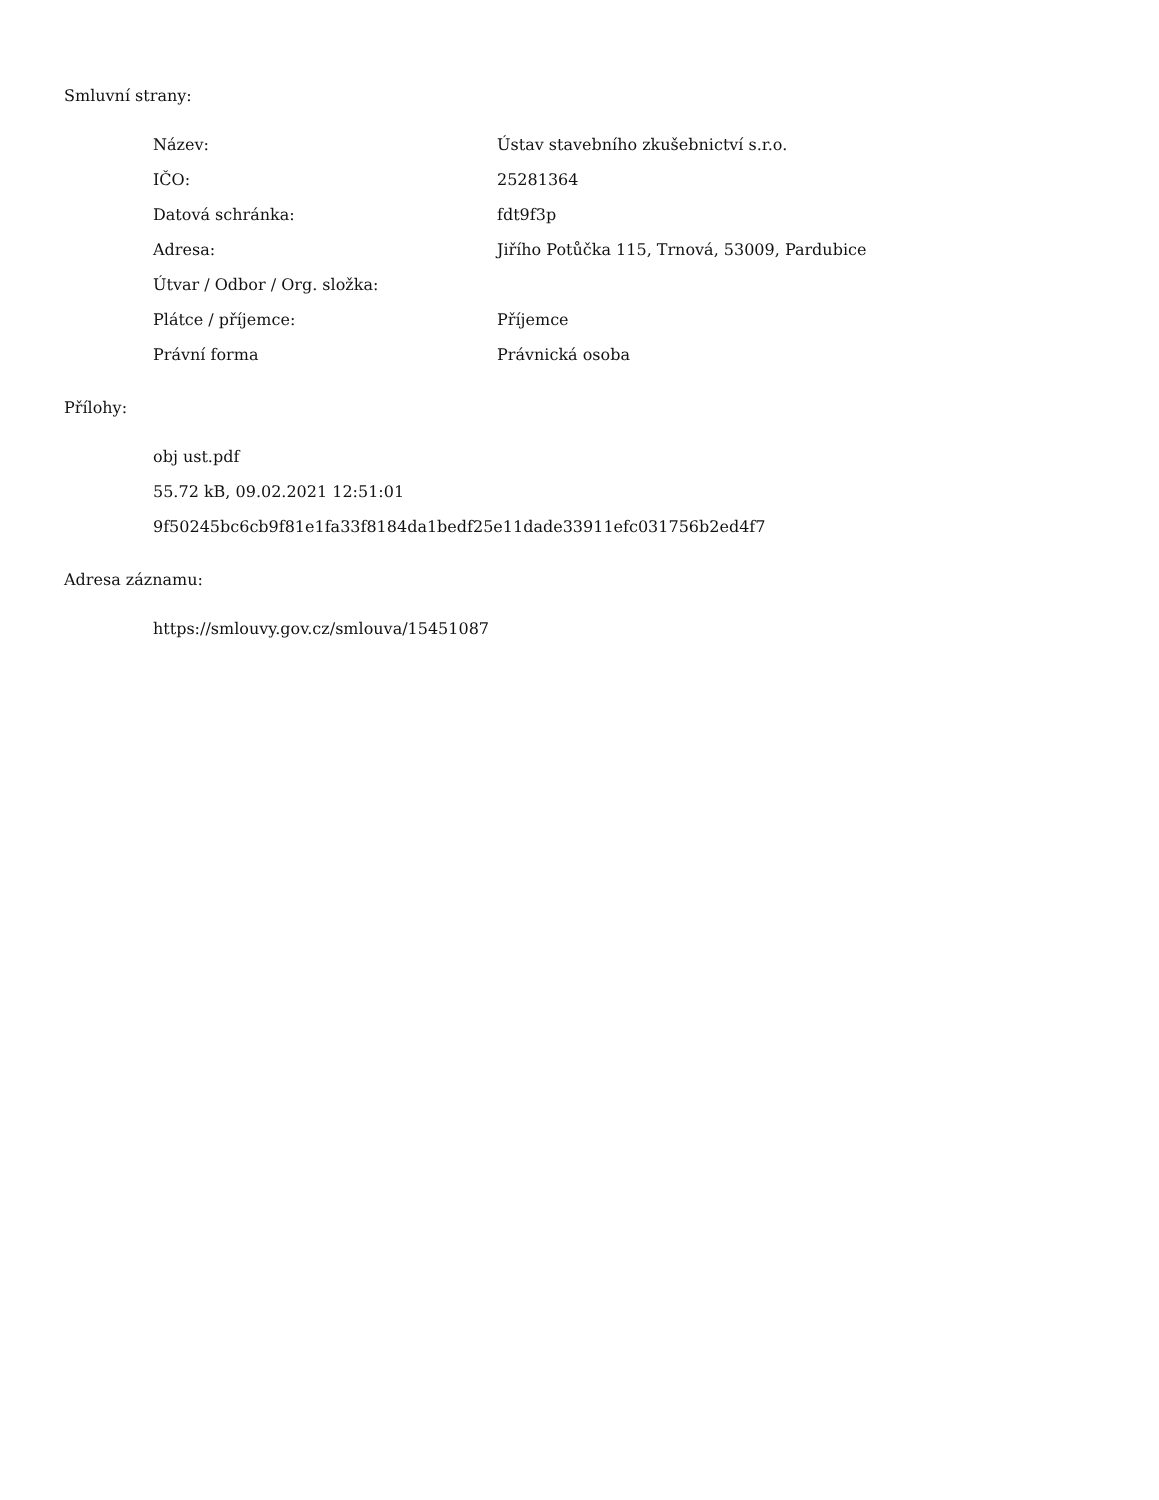Smluvní strany:
| Název: | Ústav stavebního zkušebnictví s.r.o. |
| IČO: | 25281364 |
| Datová schránka: | fdt9f3p |
| Adresa: | Jiřího Potůčka 115, Trnová, 53009, Pardubice |
| Útvar / Odbor / Org. složka: | |
| Plátce / příjemce: | Příjemce |
| Právní forma | Právnická osoba |
Přílohy:
obj ust.pdf
55.72 kB, 09.02.2021 12:51:01
9f50245bc6cb9f81e1fa33f8184da1bedf25e11dade33911efc031756b2ed4f7
Adresa záznamu:
https://smlouvy.gov.cz/smlouva/15451087